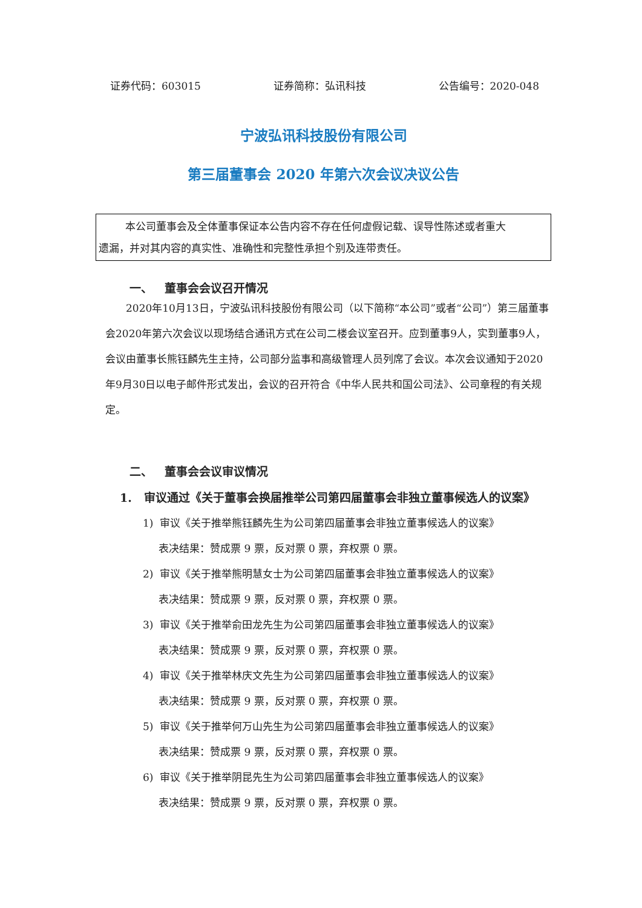证券代码：603015 证券简称：弘讯科技 公告编号：2020-048
宁波弘讯科技股份有限公司
第三届董事会 2020 年第六次会议决议公告
本公司董事会及全体董事保证本公告内容不存在任何虚假记载、误导性陈述或者重大
遗漏，并对其内容的真实性、准确性和完整性承担个别及连带责任。
一、 董事会会议召开情况
2020年10月13日，宁波弘讯科技股份有限公司（以下简称“本公司”或者“公司”）第三届董事会2020年第六次会议以现场结合通讯方式在公司二楼会议室召开。应到董事9人，实到董事9人，会议由董事长熊钰麟先生主持，公司部分监事和高级管理人员列席了会议。本次会议通知于2020年9月30日以电子邮件形式发出，会议的召开符合《中华人民共和国公司法》、公司章程的有关规定。
二、 董事会会议审议情况
1. 审议通过《关于董事会换届推举公司第四届董事会非独立董事候选人的议案》
1) 审议《关于推举熊钰麟先生为公司第四届董事会非独立董事候选人的议案》
表决结果：赞成票 9 票，反对票 0 票，弃权票 0 票。
2) 审议《关于推举熊明慧女士为公司第四届董事会非独立董事候选人的议案》
表决结果：赞成票 9 票，反对票 0 票，弃权票 0 票。
3) 审议《关于推举俞田龙先生为公司第四届董事会非独立董事候选人的议案》
表决结果：赞成票 9 票，反对票 0 票，弃权票 0 票。
4) 审议《关于推举林庆文先生为公司第四届董事会非独立董事候选人的议案》
表决结果：赞成票 9 票，反对票 0 票，弃权票 0 票。
5) 审议《关于推举何万山先生为公司第四届董事会非独立董事候选人的议案》
表决结果：赞成票 9 票，反对票 0 票，弃权票 0 票。
6) 审议《关于推举阴昆先生为公司第四届董事会非独立董事候选人的议案》
表决结果：赞成票 9 票，反对票 0 票，弃权票 0 票。